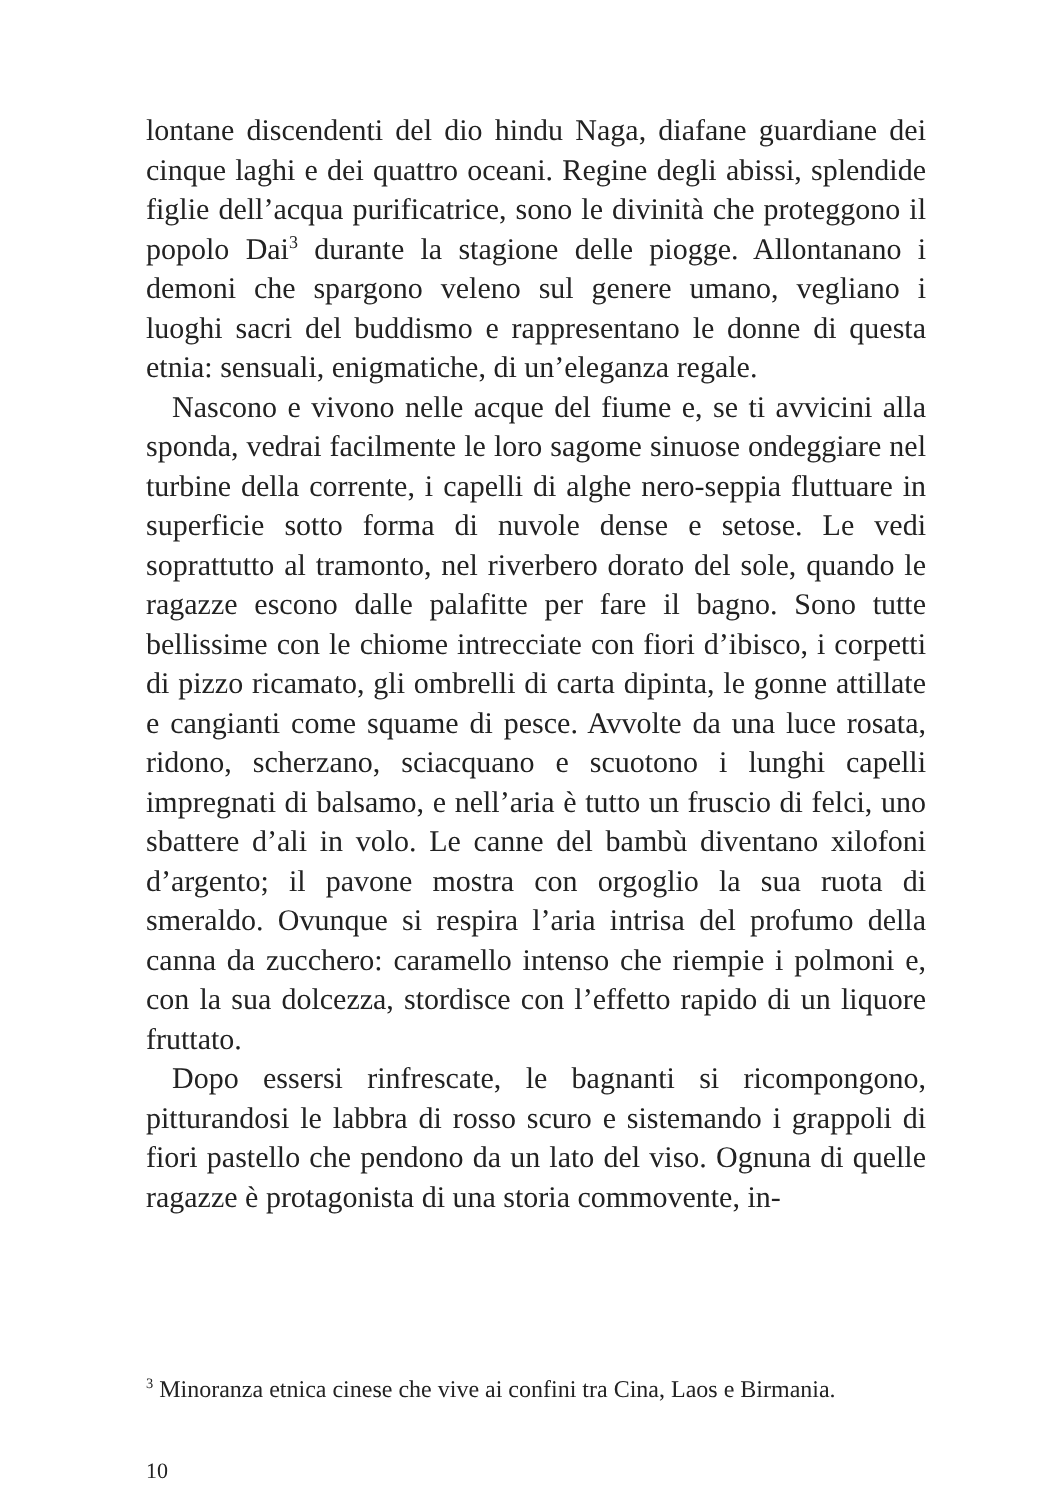lontane discendenti del dio hindu Naga, diafane guardiane dei cinque laghi e dei quattro oceani. Regine degli abissi, splendide figlie dell’acqua purificatrice, sono le divinità che proteggono il popolo Dai<sup>3</sup> durante la stagione delle piogge. Allontanano i demoni che spargono veleno sul genere umano, vegliano i luoghi sacri del buddismo e rappresentano le donne di questa etnia: sensuali, enigmatiche, di un’eleganza regale.
Nascono e vivono nelle acque del fiume e, se ti avvicini alla sponda, vedrai facilmente le loro sagome sinuose ondeggiare nel turbine della corrente, i capelli di alghe nero-seppia fluttuare in superficie sotto forma di nuvole dense e setose. Le vedi soprattutto al tramonto, nel riverbero dorato del sole, quando le ragazze escono dalle palafitte per fare il bagno. Sono tutte bellissime con le chiome intrecciate con fiori d’ibisco, i corpetti di pizzo ricamato, gli ombrelli di carta dipinta, le gonne attillate e cangianti come squame di pesce. Avvolte da una luce rosata, ridono, scherzano, sciacquano e scuotono i lunghi capelli impregnati di balsamo, e nell’aria è tutto un fruscio di felci, uno sbattere d’ali in volo. Le canne del bambù diventano xilofoni d’argento; il pavone mostra con orgoglio la sua ruota di smeraldo. Ovunque si respira l’aria intrisa del profumo della canna da zucchero: caramello intenso che riempie i polmoni e, con la sua dolcezza, stordisce con l’effetto rapido di un liquore fruttato.
Dopo essersi rinfrescate, le bagnanti si ricompongono, pitturandosi le labbra di rosso scuro e sistemando i grappoli di fiori pastello che pendono da un lato del viso. Ognuna di quelle ragazze è protagonista di una storia commovente, in-
<sup>3</sup> Minoranza etnica cinese che vive ai confini tra Cina, Laos e Birmania.
10